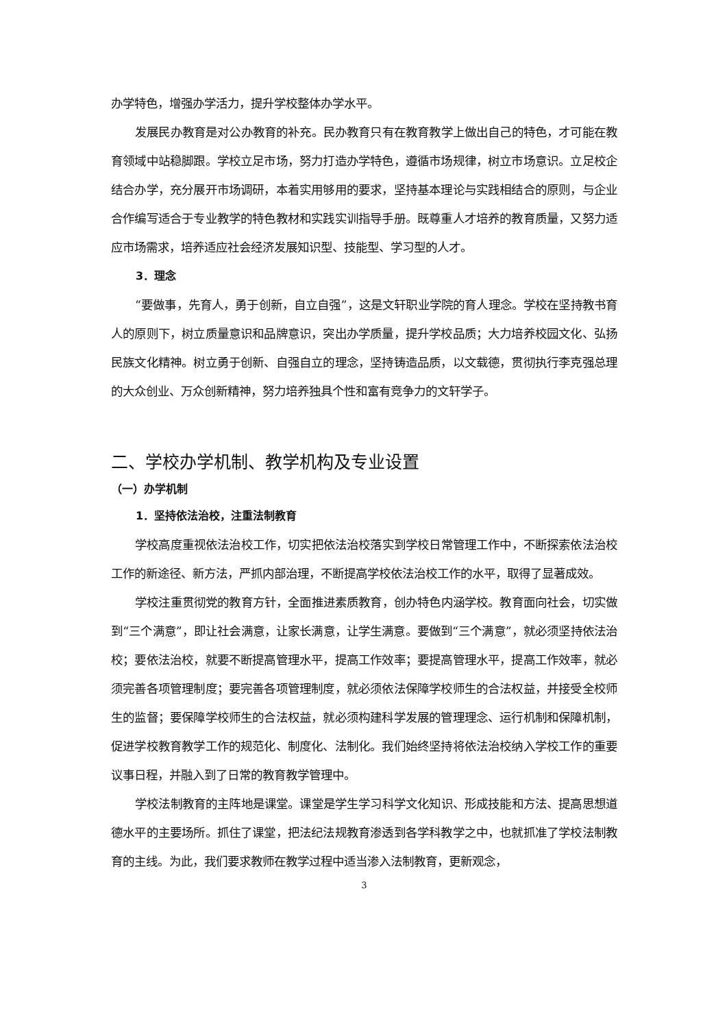办学特色，增强办学活力，提升学校整体办学水平。
发展民办教育是对公办教育的补充。民办教育只有在教育教学上做出自己的特色，才可能在教育领域中站稳脚跟。学校立足市场，努力打造办学特色，遵循市场规律，树立市场意识。立足校企结合办学，充分展开市场调研，本着实用够用的要求，坚持基本理论与实践相结合的原则，与企业合作编写适合于专业教学的特色教材和实践实训指导手册。既尊重人才培养的教育质量，又努力适应市场需求，培养适应社会经济发展知识型、技能型、学习型的人才。
3．理念
“要做事，先育人，勇于创新，自立自强”，这是文轩职业学院的育人理念。学校在坚持教书育人的原则下，树立质量意识和品牌意识，突出办学质量，提升学校品质；大力培养校园文化、弘扬民族文化精神。树立勇于创新、自强自立的理念，坚持铸造品质，以文载德，贯彻执行李克强总理的大众创业、万众创新精神，努力培养独具个性和富有竞争力的文轩学子。
二、学校办学机制、教学机构及专业设置
（一）办学机制
1．坚持依法治校，注重法制教育
学校高度重视依法治校工作，切实把依法治校落实到学校日常管理工作中，不断探索依法治校工作的新途径、新方法，严抓内部治理，不断提高学校依法治校工作的水平，取得了显著成效。
学校注重贯彻党的教育方针，全面推进素质教育，创办特色内涵学校。教育面向社会，切实做到“三个满意”，即让社会满意，让家长满意，让学生满意。要做到“三个满意”，就必须坚持依法治校；要依法治校，就要不断提高管理水平，提高工作效率；要提高管理水平，提高工作效率，就必须完善各项管理制度；要完善各项管理制度，就必须依法保障学校师生的合法权益，并接受全校师生的监督；要保障学校师生的合法权益，就必须构建科学发展的管理理念、运行机制和保障机制，促进学校教育教学工作的规范化、制度化、法制化。我们始终坚持将依法治校纳入学校工作的重要议事日程，并融入到了日常的教育教学管理中。
学校法制教育的主阵地是课堂。课堂是学生学习科学文化知识、形成技能和方法、提高思想道德水平的主要场所。抓住了课堂，把法纪法规教育渗透到各学科教学之中，也就抓准了学校法制教育的主线。为此，我们要求教师在教学过程中适当渗入法制教育，更新观念，
3